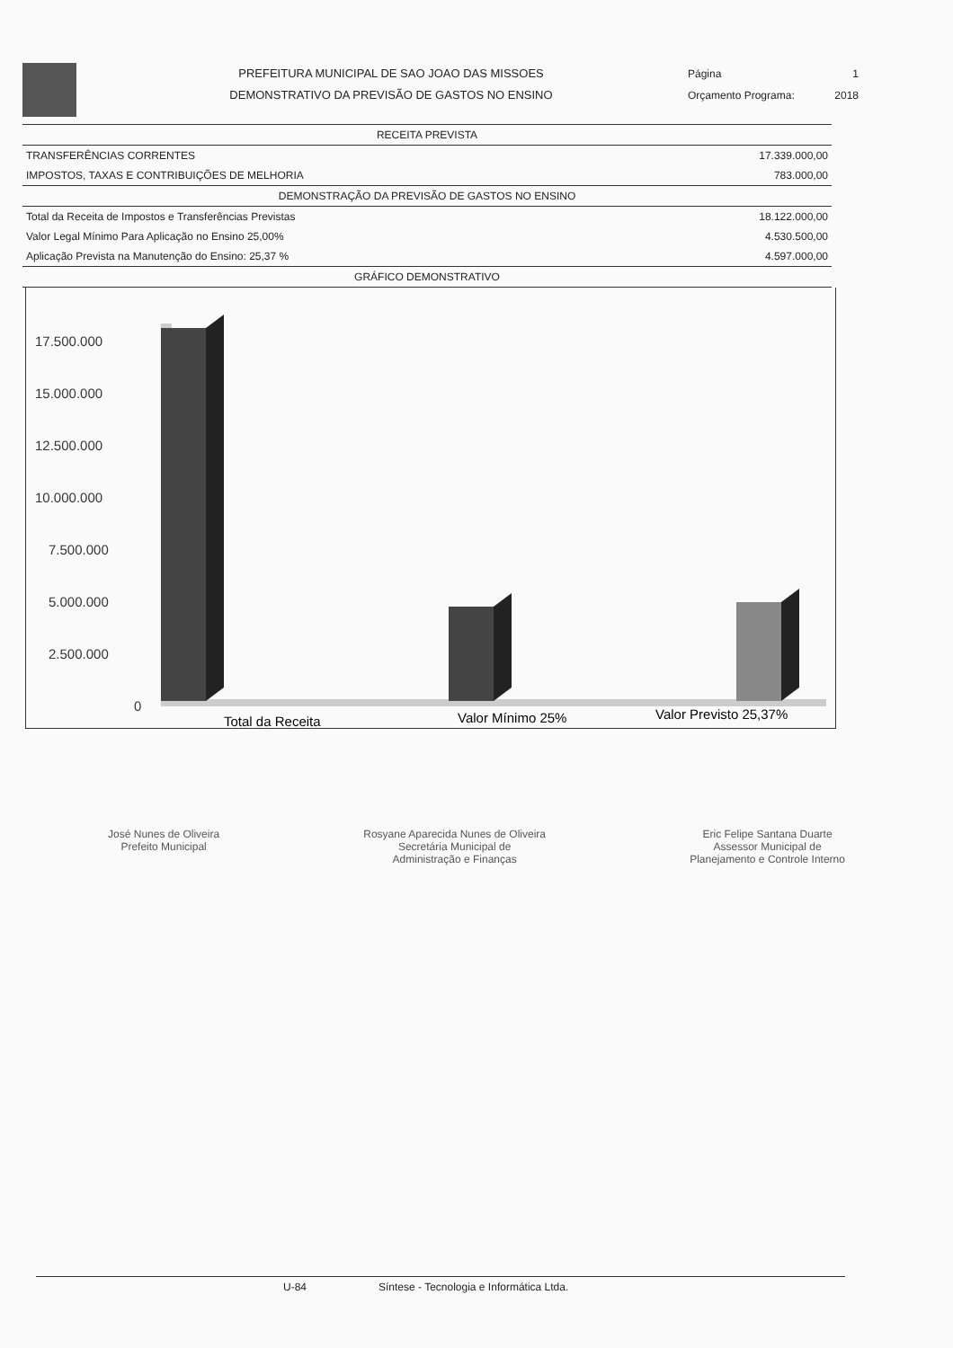PREFEITURA MUNICIPAL DE SAO JOAO DAS MISSOES
DEMONSTRATIVO DA PREVISÃO DE GASTOS NO ENSINO
Página 1
Orçamento Programa: 2018
| RECEITA PREVISTA | |
| --- | --- |
| TRANSFERÊNCIAS CORRENTES | 17.339.000,00 |
| IMPOSTOS, TAXAS E CONTRIBUIÇÕES DE MELHORIA | 783.000,00 |
| DEMONSTRAÇÃO DA PREVISÃO DE GASTOS NO ENSINO | |
| Total da Receita de Impostos e Transferências Previstas | 18.122.000,00 |
| Valor Legal Mínimo Para Aplicação no Ensino 25,00% | 4.530.500,00 |
| Aplicação Prevista na Manutenção do Ensino: 25,37 % | 4.597.000,00 |
| GRÁFICO DEMONSTRATIVO | |
17.500.000
15.000.000
12.500.000
10.000.000
7.500.000
5.000.000
2.500.000
0
Total da Receita
Valor Mínimo 25%
Valor Previsto 25,37%
José Nunes de Oliveira
Prefeito Municipal
Rosyane Aparecida Nunes de Oliveira
Secretária Municipal de
Administração e Finanças
Eric Felipe Santana Duarte
Assessor Municipal de
Planejamento e Controle Interno
U-84 Síntese - Tecnologia e Informática Ltda.